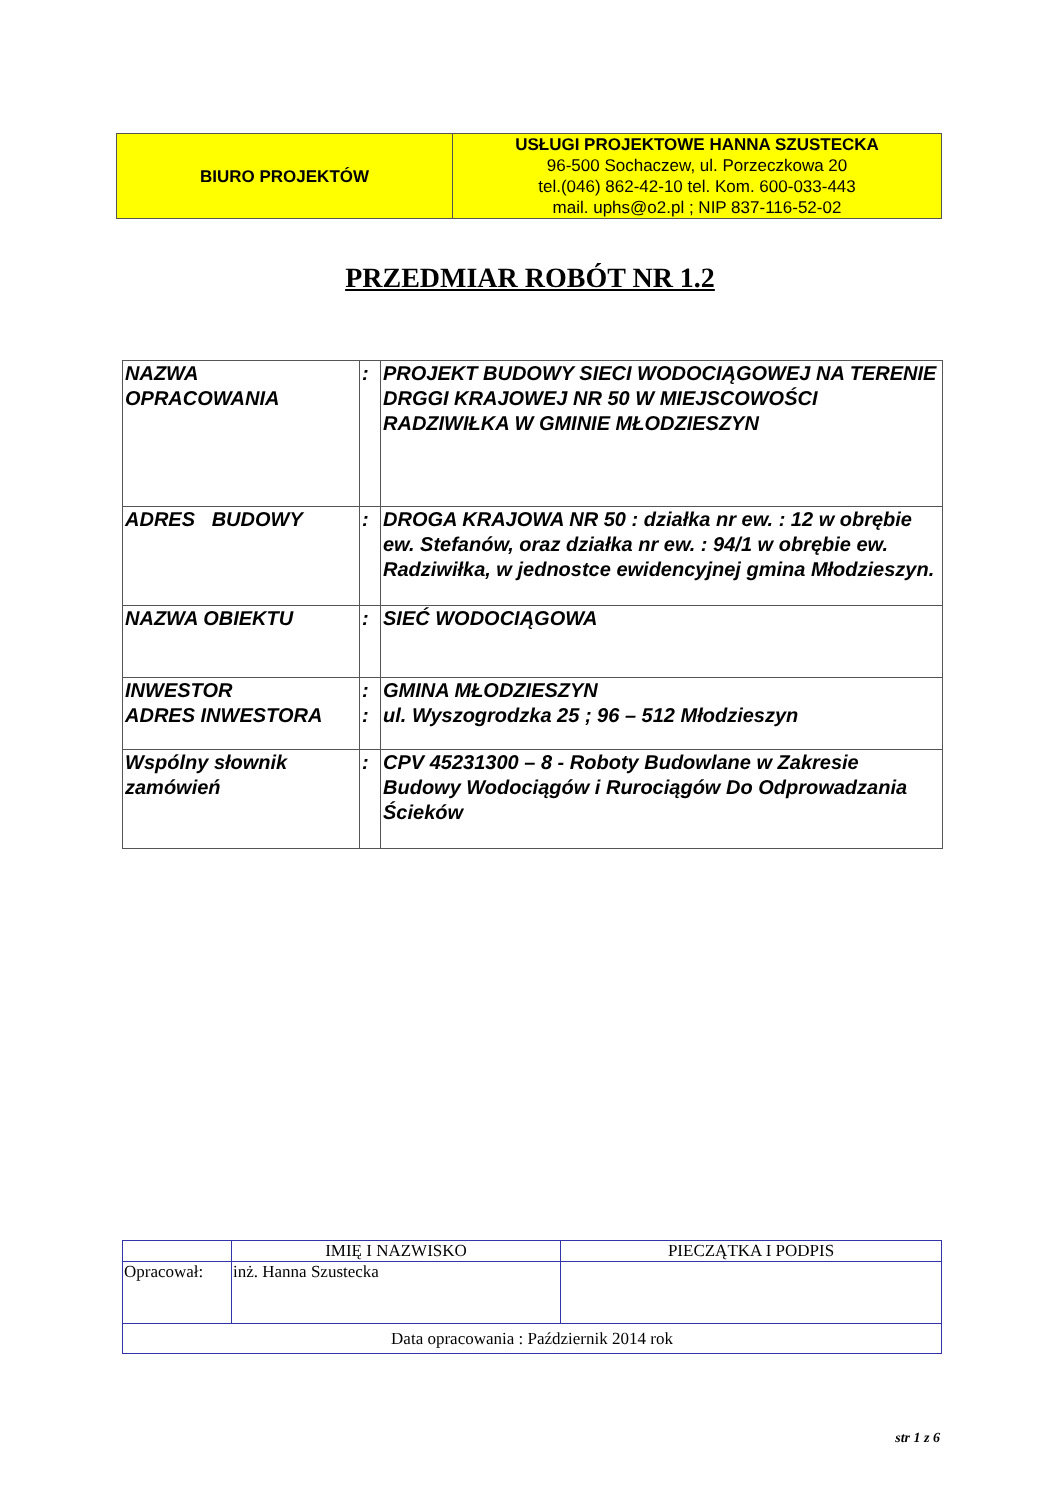| BIURO PROJEKTÓW | USŁUGI PROJEKTOWE HANNA SZUSTECKA 96-500 Sochaczew, ul. Porzeczkowa 20 tel.(046) 862-42-10 tel. Kom. 600-033-443 mail. uphs@o2.pl ; NIP 837-116-52-02 |
PRZEDMIAR ROBÓT NR 1.2
| NAZWA OPRACOWANIA | : | PROJEKT BUDOWY SIECI WODOCIĄGOWEJ NA TERENIE DRGGI KRAJOWEJ NR 50 W MIEJSCOWOŚCI RADZIWIŁKA W GMINIE MŁODZIESZYN |
| ADRES BUDOWY | : | DROGA KRAJOWA NR 50 : działka nr ew. : 12 w obrębie ew. Stefanów, oraz działka nr ew. : 94/1 w obrębie ew. Radziwiłka, w jednostce ewidencyjnej gmina Młodzieszyn. |
| NAZWA OBIEKTU | : | SIEĆ WODOCIĄGOWA |
| INWESTOR ADRES INWESTORA | : : | GMINA MŁODZIESZYN ul. Wyszogrodzka 25 ; 96 – 512 Młodzieszyn |
| Wspólny słownik zamówień | : | CPV 45231300 – 8 - Roboty Budowlane w Zakresie Budowy Wodociągów i Rurociągów Do Odprowadzania Ścieków |
| | IMIĘ I NAZWISKO | PIECZĄTKA I PODPIS |
| Opracował: | inż. Hanna Szustecka | |
| Data opracowania : Październik 2014 rok | | |
str 1 z 6